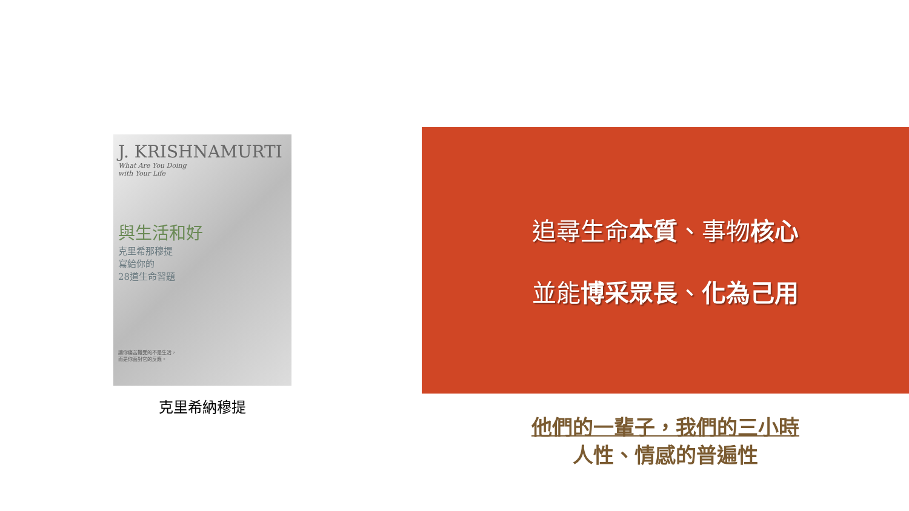J. KRISHNAMURTI
What Are You Doing
with Your Life
與生活和好
克里希那穆提
寫給你的
28道生命習題
讓你痛苦難受的不是生活，
而是你面對它的反應。
克里希納穆提
追尋生命本質、事物核心
並能博采眾長、化為己用
他們的一輩子，我們的三小時
人性、情感的普遍性